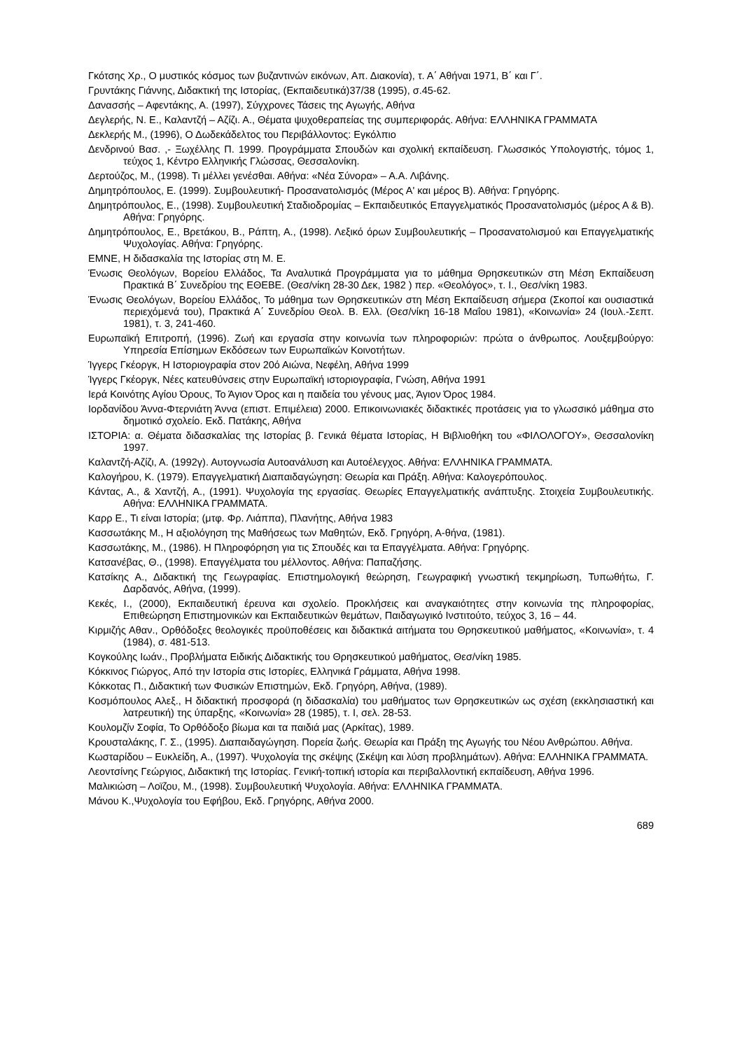Γκότσης Χρ., Ο μυστικός κόσμος των βυζαντινών εικόνων, Απ. Διακονία), τ. Α΄ Αθήναι 1971, Β΄ και Γ΄.
Γρυντάκης Γιάννης, Διδακτική της Ιστορίας, (Εκπαιδευτικά)37/38 (1995), σ.45-62.
Δανασσής – Αφεντάκης, Α. (1997), Σύγχρονες Τάσεις της Αγωγής, Αθήνα
Δεγλερής, Ν. Ε., Καλαντζή – Αζίζι. Α., Θέματα ψυχοθεραπείας της συμπεριφοράς. Αθήνα: ΕΛΛΗΝΙΚΑ ΓΡΑΜΜΑΤΑ
Δεκλερής Μ., (1996), Ο Δωδεκάδελτος του Περιβάλλοντος: Εγκόλπιο
Δενδρινού Βασ. ,- Ξωχέλλης Π. 1999. Προγράμματα Σπουδών και σχολική εκπαίδευση. Γλωσσικός Υπολογιστής, τόμος 1, τεύχος 1, Κέντρο Ελληνικής Γλώσσας, Θεσσαλονίκη.
Δερτούζος, Μ., (1998). Τι μέλλει γενέσθαι. Αθήνα: «Νέα Σύνορα» – Α.Α. Λιβάνης.
Δημητρόπουλος, Ε. (1999). Συμβουλευτική- Προσανατολισμός (Μέρος Α' και μέρος Β). Αθήνα: Γρηγόρης.
Δημητρόπουλος, Ε., (1998). Συμβουλευτική Σταδιοδρομίας – Εκπαιδευτικός Επαγγελματικός Προσανατολισμός (μέρος Α & Β). Αθήνα: Γρηγόρης.
Δημητρόπουλος, Ε., Βρετάκου, Β., Ράπτη, Α., (1998). Λεξικό όρων Συμβουλευτικής – Προσανατολισμού και Επαγγελματικής Ψυχολογίας. Αθήνα: Γρηγόρης.
ΕΜΝΕ, Η διδασκαλία της Ιστορίας στη Μ. Ε.
Ένωσις Θεολόγων, Βορείου Ελλάδος, Τα Αναλυτικά Προγράμματα για το μάθημα Θρησκευτικών στη Μέση Εκπαίδευση Πρακτικά Β΄ Συνεδρίου της ΕΘΕΒΕ. (Θεσ/νίκη 28-30 Δεκ, 1982 ) περ. «Θεολόγος», τ. Ι., Θεσ/νίκη 1983.
Ένωσις Θεολόγων, Βορείου Ελλάδος, Το μάθημα των Θρησκευτικών στη Μέση Εκπαίδευση σήμερα (Σκοποί και ουσιαστικά περιεχόμενά του), Πρακτικά Α΄ Συνεδρίου Θεολ. Β. Ελλ. (Θεσ/νίκη 16-18 Μαΐου 1981), «Κοινωνία» 24 (Ιουλ.-Σεπτ. 1981), τ. 3, 241-460.
Ευρωπαϊκή Επιτροπή, (1996). Ζωή και εργασία στην κοινωνία των πληροφοριών: πρώτα ο άνθρωπος. Λουξεμβούργο: Υπηρεσία Επίσημων Εκδόσεων των Ευρωπαϊκών Κοινοτήτων.
Ίγγερς Γκέοργκ, Η Ιστοριογραφία στον 20ό Αιώνα, Νεφέλη, Αθήνα 1999
Ίγγερς Γκέοργκ, Νέες κατευθύνσεις στην Ευρωπαϊκή ιστοριογραφία, Γνώση, Αθήνα 1991
Ιερά Κοινότης Αγίου Όρους, Το Άγιον Όρος και η παιδεία του γένους μας, Άγιον Όρος 1984.
Ιορδανίδου Άννα-Φτερνιάτη Άννα (επιστ. Επιμέλεια) 2000. Επικοινωνιακές διδακτικές προτάσεις για το γλωσσικό μάθημα στο δημοτικό σχολείο. Εκδ. Πατάκης, Αθήνα
ΙΣΤΟΡΙΑ: α. Θέματα διδασκαλίας της Ιστορίας β. Γενικά θέματα Ιστορίας, Η Βιβλιοθήκη του «ΦΙΛΟΛΟΓΟΥ», Θεσσαλονίκη 1997.
Καλαντζή-Αζίζι, Α. (1992γ). Αυτογνωσία Αυτοανάλυση και Αυτοέλεγχος. Αθήνα: ΕΛΛΗΝΙΚΑ ΓΡΑΜΜΑΤΑ.
Καλογήρου, Κ. (1979). Επαγγελματική Διαπαιδαγώγηση: Θεωρία και Πράξη. Αθήνα: Καλογερόπουλος.
Κάντας, Α., & Χαντζή, Α., (1991). Ψυχολογία της εργασίας. Θεωρίες Επαγγελματικής ανάπτυξης. Στοιχεία Συμβουλευτικής. Αθήνα: ΕΛΛΗΝΙΚΑ ΓΡΑΜΜΑΤΑ.
Καρρ Ε., Τι είναι Ιστορία; (μτφ. Φρ. Λιάππα), Πλανήτης, Αθήνα 1983
Κασσωτάκης Μ., Η αξιολόγηση της Μαθήσεως των Μαθητών, Εκδ. Γρηγόρη, Α-θήνα, (1981).
Κασσωτάκης, Μ., (1986). Η Πληροφόρηση για τις Σπουδές και τα Επαγγέλματα. Αθήνα: Γρηγόρης.
Κατσανέβας, Θ., (1998). Επαγγέλματα του μέλλοντος. Αθήνα: Παπαζήσης.
Κατσίκης Α., Διδακτική της Γεωγραφίας. Επιστημολογική θεώρηση, Γεωγραφική γνωστική τεκμηρίωση, Τυπωθήτω, Γ. Δαρδανός, Αθήνα, (1999).
Κεκές, Ι., (2000), Εκπαιδευτική έρευνα και σχολείο. Προκλήσεις και αναγκαιότητες στην κοινωνία της πληροφορίας, Επιθεώρηση Επιστημονικών και Εκπαιδευτικών θεμάτων, Παιδαγωγικό Ινστιτούτο, τεύχος 3, 16 – 44.
Κιρμιζής Αθαν., Ορθόδοξες θεολογικές προϋποθέσεις και διδακτικά αιτήματα του Θρησκευτικού μαθήματος, «Κοινωνία», τ. 4 (1984), σ. 481-513.
Κογκούλης Ιωάν., Προβλήματα Ειδικής Διδακτικής του Θρησκευτικού μαθήματος, Θεσ/νίκη 1985.
Κόκκινος Γιώργος, Από την Ιστορία στις Ιστορίες, Ελληνικά Γράμματα, Αθήνα 1998.
Κόκκοτας Π., Διδακτική των Φυσικών Επιστημών, Εκδ. Γρηγόρη, Αθήνα, (1989).
Κοσμόπουλος Αλεξ., Η διδακτική προσφορά (η διδασκαλία) του μαθήματος των Θρησκευτικών ως σχέση (εκκλησιαστική και λατρευτική) της ύπαρξης, «Κοινωνία» 28 (1985), τ. Ι, σελ. 28-53.
Κουλομζίν Σοφία, Το Ορθόδοξο βίωμα και τα παιδιά μας (Αρκίτας), 1989.
Κρουσταλάκης, Γ. Σ., (1995). Διαπαιδαγώγηση. Πορεία ζωής. Θεωρία και Πράξη της Αγωγής του Νέου Ανθρώπου. Αθήνα.
Κωσταρίδου – Ευκλείδη, Α., (1997). Ψυχολογία της σκέψης (Σκέψη και λύση προβλημάτων). Αθήνα: ΕΛΛΗΝΙΚΑ ΓΡΑΜΜΑΤΑ.
Λεοντσίνης Γεώργιος, Διδακτική της Ιστορίας. Γενική-τοπική ιστορία και περιβαλλοντική εκπαίδευση, Αθήνα 1996.
Μαλικιώση – Λοϊζου, Μ., (1998). Συμβουλευτική Ψυχολογία. Αθήνα: ΕΛΛΗΝΙΚΑ ΓΡΑΜΜΑΤΑ.
Μάνου Κ.,Ψυχολογία του Εφήβου, Εκδ. Γρηγόρης, Αθήνα 2000.
689